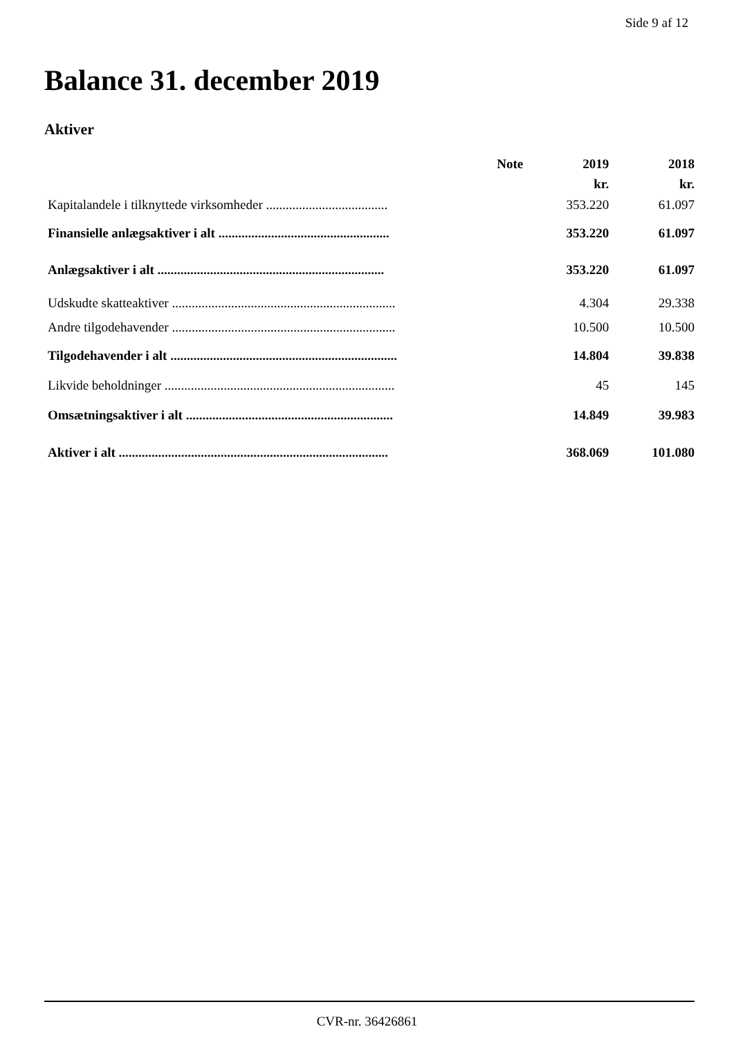Side 9 af 12
Balance 31. december 2019
Aktiver
| | Note | 2019 | 2018 |
| --- | --- | --- | --- |
| | | kr. | kr. |
| Kapitalandele i tilknyttede virksomheder ..................................... | | 353.220 | 61.097 |
| Finansielle anlægsaktiver i alt .................................................... | | 353.220 | 61.097 |
| Anlægsaktiver i alt ..................................................................... | | 353.220 | 61.097 |
| Udskudte skatteaktiver .................................................................... | | 4.304 | 29.338 |
| Andre tilgodehavender .................................................................... | | 10.500 | 10.500 |
| Tilgodehavender i alt ..................................................................... | | 14.804 | 39.838 |
| Likvide beholdninger ...................................................................... | | 45 | 145 |
| Omsætningsaktiver i alt ............................................................... | | 14.849 | 39.983 |
| Aktiver i alt .................................................................................. | | 368.069 | 101.080 |
CVR-nr. 36426861